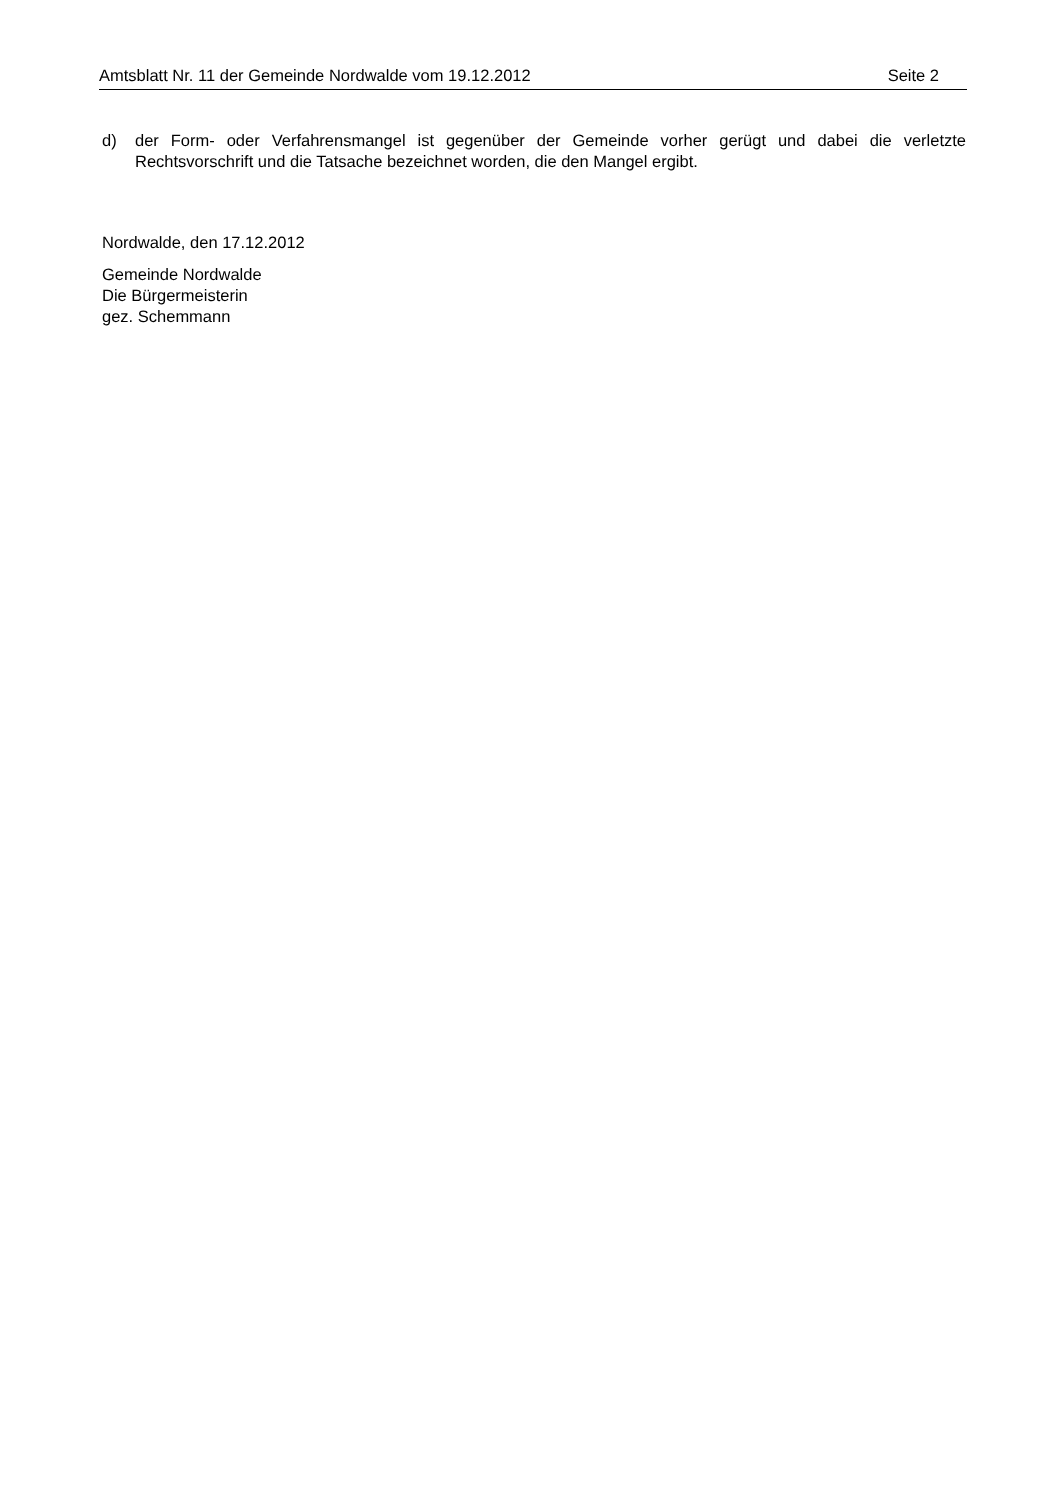Amtsblatt Nr. 11 der Gemeinde Nordwalde vom 19.12.2012 Seite 2
d) der Form- oder Verfahrensmangel ist gegenüber der Gemeinde vorher gerügt und dabei die verletzte Rechtsvorschrift und die Tatsache bezeichnet worden, die den Mangel ergibt.
Nordwalde, den 17.12.2012
Gemeinde Nordwalde
Die Bürgermeisterin
gez. Schemmann